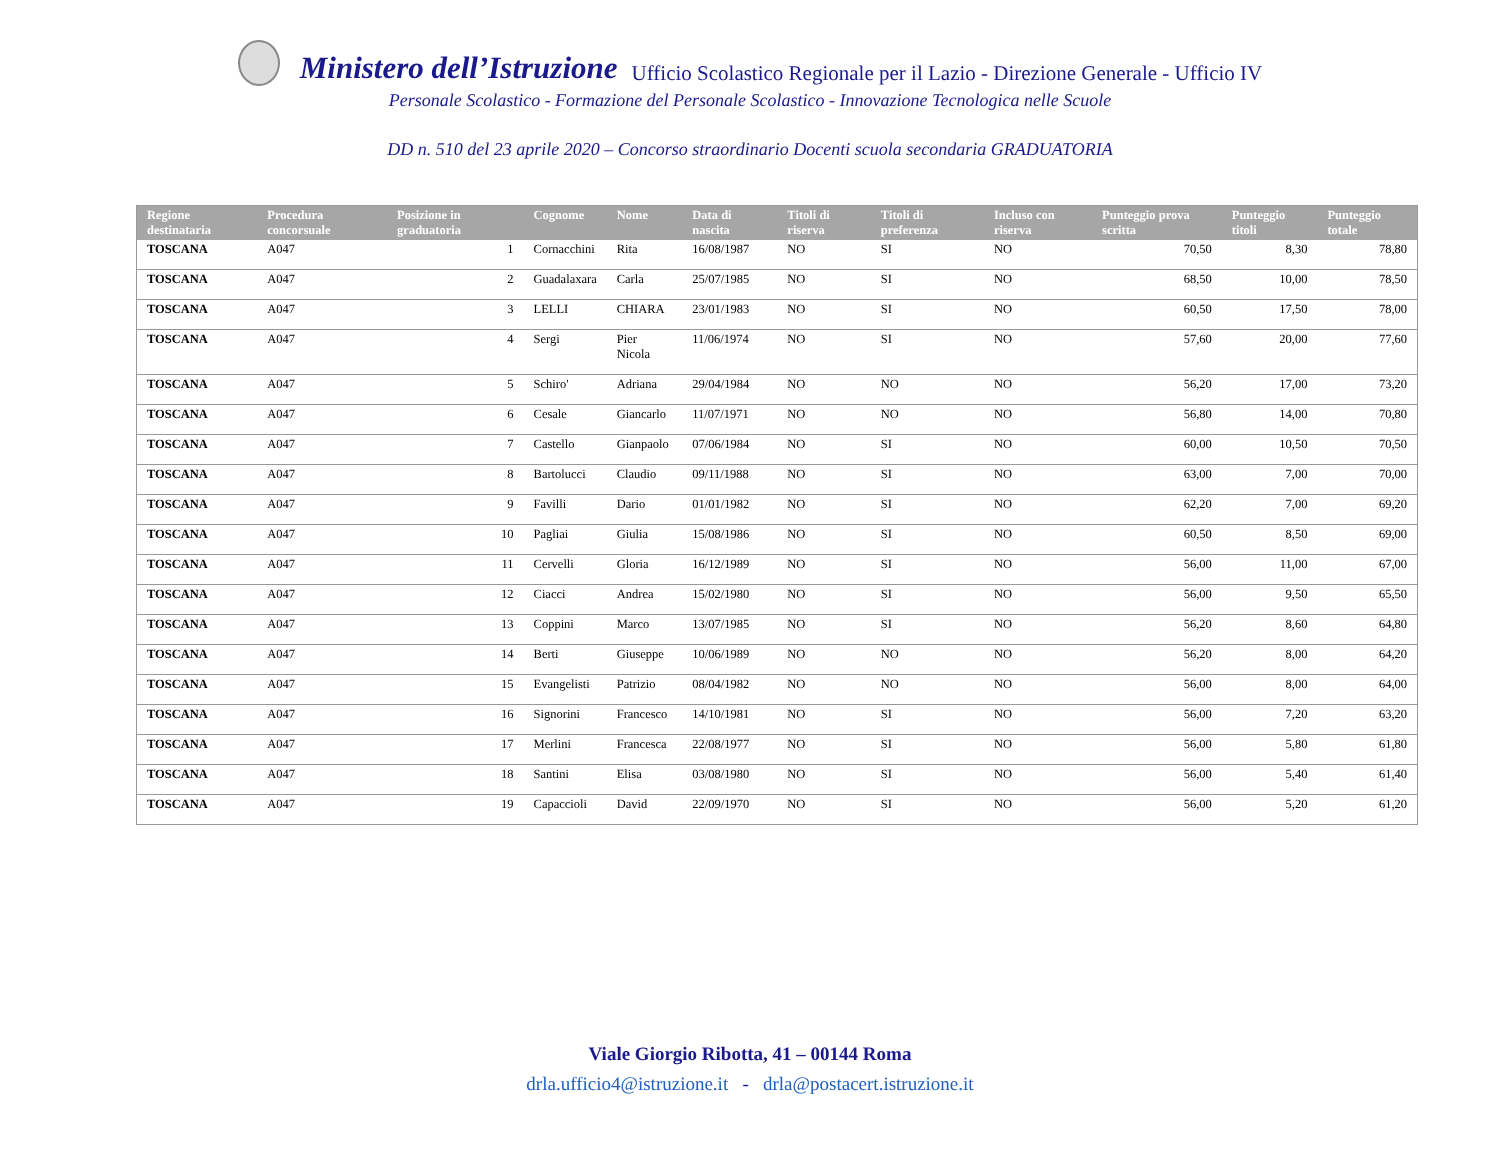Ministero dell’Istruzione Ufficio Scolastico Regionale per il Lazio - Direzione Generale - Ufficio IV
Personale Scolastico - Formazione del Personale Scolastico - Innovazione Tecnologica nelle Scuole
DD n. 510 del 23 aprile 2020 – Concorso straordinario Docenti scuola secondaria GRADUATORIA
| Regione destinataria | Procedura concorsuale | Posizione in graduatoria | Cognome | Nome | Data di nascita | Titoli di riserva | Titoli di preferenza | Incluso con riserva | Punteggio prova scritta | Punteggio titoli | Punteggio totale |
| --- | --- | --- | --- | --- | --- | --- | --- | --- | --- | --- | --- |
| TOSCANA | A047 | 1 | Cornacchini | Rita | 16/08/1987 | NO | SI | NO | 70,50 | 8,30 | 78,80 |
| TOSCANA | A047 | 2 | Guadalaxara | Carla | 25/07/1985 | NO | SI | NO | 68,50 | 10,00 | 78,50 |
| TOSCANA | A047 | 3 | LELLI | CHIARA | 23/01/1983 | NO | SI | NO | 60,50 | 17,50 | 78,00 |
| TOSCANA | A047 | 4 | Sergi | Pier Nicola | 11/06/1974 | NO | SI | NO | 57,60 | 20,00 | 77,60 |
| TOSCANA | A047 | 5 | Schiro' | Adriana | 29/04/1984 | NO | NO | NO | 56,20 | 17,00 | 73,20 |
| TOSCANA | A047 | 6 | Cesale | Giancarlo | 11/07/1971 | NO | NO | NO | 56,80 | 14,00 | 70,80 |
| TOSCANA | A047 | 7 | Castello | Gianpaolo | 07/06/1984 | NO | SI | NO | 60,00 | 10,50 | 70,50 |
| TOSCANA | A047 | 8 | Bartolucci | Claudio | 09/11/1988 | NO | SI | NO | 63,00 | 7,00 | 70,00 |
| TOSCANA | A047 | 9 | Favilli | Dario | 01/01/1982 | NO | SI | NO | 62,20 | 7,00 | 69,20 |
| TOSCANA | A047 | 10 | Pagliai | Giulia | 15/08/1986 | NO | SI | NO | 60,50 | 8,50 | 69,00 |
| TOSCANA | A047 | 11 | Cervelli | Gloria | 16/12/1989 | NO | SI | NO | 56,00 | 11,00 | 67,00 |
| TOSCANA | A047 | 12 | Ciacci | Andrea | 15/02/1980 | NO | SI | NO | 56,00 | 9,50 | 65,50 |
| TOSCANA | A047 | 13 | Coppini | Marco | 13/07/1985 | NO | SI | NO | 56,20 | 8,60 | 64,80 |
| TOSCANA | A047 | 14 | Berti | Giuseppe | 10/06/1989 | NO | NO | NO | 56,20 | 8,00 | 64,20 |
| TOSCANA | A047 | 15 | Evangelisti | Patrizio | 08/04/1982 | NO | NO | NO | 56,00 | 8,00 | 64,00 |
| TOSCANA | A047 | 16 | Signorini | Francesco | 14/10/1981 | NO | SI | NO | 56,00 | 7,20 | 63,20 |
| TOSCANA | A047 | 17 | Merlini | Francesca | 22/08/1977 | NO | SI | NO | 56,00 | 5,80 | 61,80 |
| TOSCANA | A047 | 18 | Santini | Elisa | 03/08/1980 | NO | SI | NO | 56,00 | 5,40 | 61,40 |
| TOSCANA | A047 | 19 | Capaccioli | David | 22/09/1970 | NO | SI | NO | 56,00 | 5,20 | 61,20 |
Viale Giorgio Ribotta, 41 – 00144 Roma
drla.ufficio4@istruzione.it - drla@postacert.istruzione.it